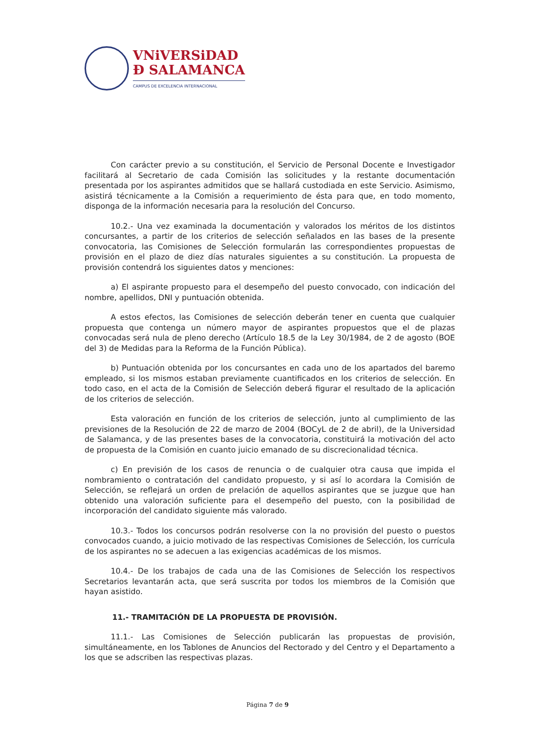VNiVERSiDAD
Ð SALAMANCA
CAMPUS DE EXCELENCIA INTERNACIONAL
Con carácter previo a su constitución, el Servicio de Personal Docente e Investigador facilitará al Secretario de cada Comisión las solicitudes y la restante documentación presentada por los aspirantes admitidos que se hallará custodiada en este Servicio. Asimismo, asistirá técnicamente a la Comisión a requerimiento de ésta para que, en todo momento, disponga de la información necesaria para la resolución del Concurso.
10.2.- Una vez examinada la documentación y valorados los méritos de los distintos concursantes, a partir de los criterios de selección señalados en las bases de la presente convocatoria, las Comisiones de Selección formularán las correspondientes propuestas de provisión en el plazo de diez días naturales siguientes a su constitución. La propuesta de provisión contendrá los siguientes datos y menciones:
a) El aspirante propuesto para el desempeño del puesto convocado, con indicación del nombre, apellidos, DNI y puntuación obtenida.
A estos efectos, las Comisiones de selección deberán tener en cuenta que cualquier propuesta que contenga un número mayor de aspirantes propuestos que el de plazas convocadas será nula de pleno derecho (Artículo 18.5 de la Ley 30/1984, de 2 de agosto (BOE del 3) de Medidas para la Reforma de la Función Pública).
b) Puntuación obtenida por los concursantes en cada uno de los apartados del baremo empleado, si los mismos estaban previamente cuantificados en los criterios de selección. En todo caso, en el acta de la Comisión de Selección deberá figurar el resultado de la aplicación de los criterios de selección.
Esta valoración en función de los criterios de selección, junto al cumplimiento de las previsiones de la Resolución de 22 de marzo de 2004 (BOCyL de 2 de abril), de la Universidad de Salamanca, y de las presentes bases de la convocatoria, constituirá la motivación del acto de propuesta de la Comisión en cuanto juicio emanado de su discrecionalidad técnica.
c) En previsión de los casos de renuncia o de cualquier otra causa que impida el nombramiento o contratación del candidato propuesto, y si así lo acordara la Comisión de Selección, se reflejará un orden de prelación de aquellos aspirantes que se juzgue que han obtenido una valoración suficiente para el desempeño del puesto, con la posibilidad de incorporación del candidato siguiente más valorado.
10.3.- Todos los concursos podrán resolverse con la no provisión del puesto o puestos convocados cuando, a juicio motivado de las respectivas Comisiones de Selección, los currícula de los aspirantes no se adecuen a las exigencias académicas de los mismos.
10.4.- De los trabajos de cada una de las Comisiones de Selección los respectivos Secretarios levantarán acta, que será suscrita por todos los miembros de la Comisión que hayan asistido.
11.- TRAMITACIÓN DE LA PROPUESTA DE PROVISIÓN.
11.1.- Las Comisiones de Selección publicarán las propuestas de provisión, simultáneamente, en los Tablones de Anuncios del Rectorado y del Centro y el Departamento a los que se adscriben las respectivas plazas.
Página 7 de 9